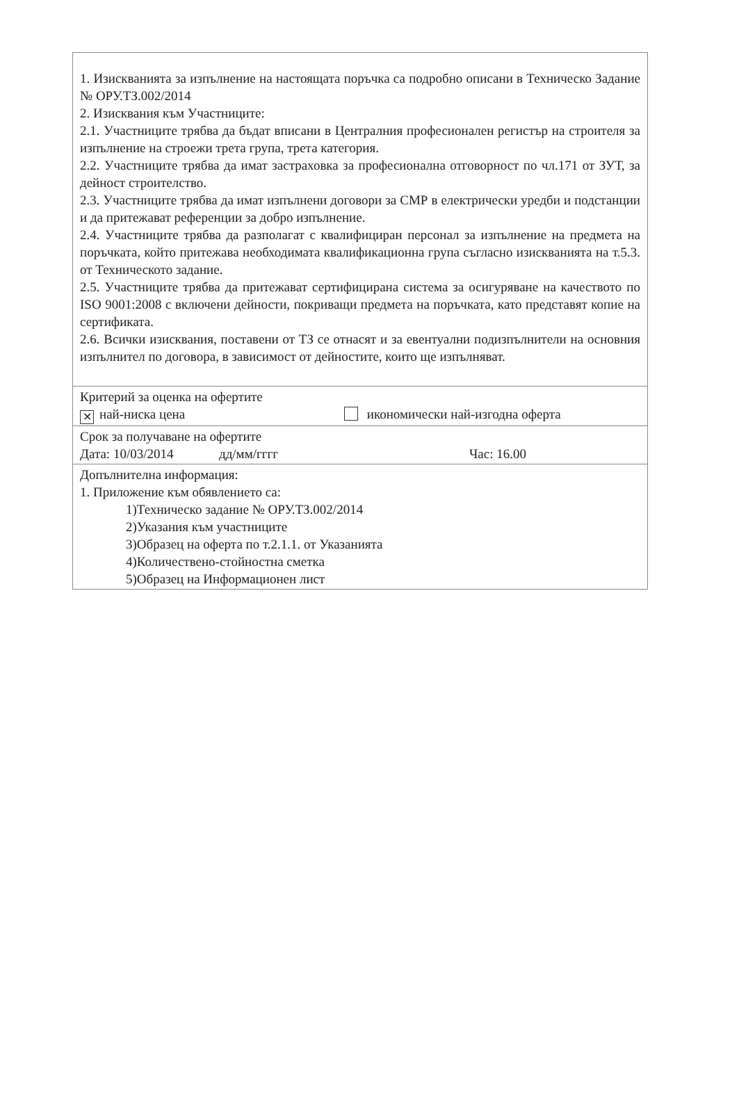1. Изискванията за изпълнение на настоящата поръчка са подробно описани в Техническо Задание № ОРУ.ТЗ.002/2014
2. Изисквания към Участниците:
2.1. Участниците трябва да бъдат вписани в Централния професионален регистър на строителя за изпълнение на строежи трета група, трета категория.
2.2. Участниците трябва да имат застраховка за професионална отговорност по чл.171 от ЗУТ, за дейност строителство.
2.3. Участниците трябва да имат изпълнени договори за СМР в електрически уредби и подстанции и да притежават референции за добро изпълнение.
2.4. Участниците трябва да разполагат с квалифициран персонал за изпълнение на предмета на поръчката, който притежава необходимата квалификационна група съгласно изискванията на т.5.3. от Техническото задание.
2.5. Участниците трябва да притежават сертифицирана система за осигуряване на качеството по ISO 9001:2008 с включени дейности, покриващи предмета на поръчката, като представят копие на сертификата.
2.6. Всички изисквания, поставени от ТЗ се отнасят и за евентуални подизпълнители на основния изпълнител по договора, в зависимост от дейностите, които ще изпълняват.
Критерий за оценка на офертите
✕ най-ниска цена икономически най-изгодна оферта
Срок за получаване на офертите
Дата: 10/03/2014 дд/мм/гггг Час: 16.00
Допълнителна информация:
1. Приложение към обявлението са:
1)Техническо задание № ОРУ.ТЗ.002/2014
2)Указания към участниците
3)Образец на оферта по т.2.1.1. от Указанията
4)Количествено-стойностна сметка
5)Образец на Информационен лист